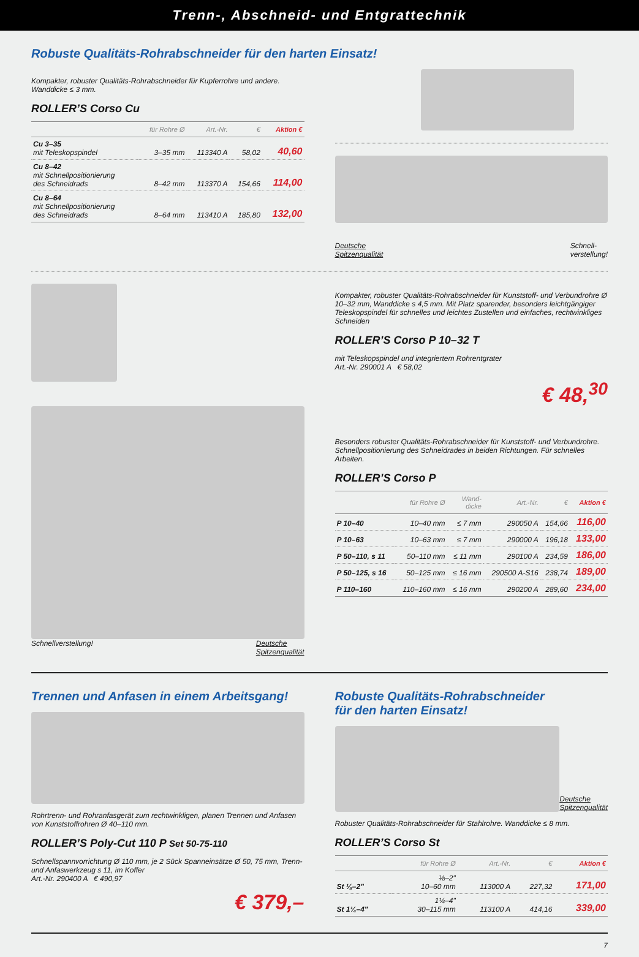Trenn-, Abschneid- und Entgrattechnik
Robuste Qualitäts-Rohrabschneider für den harten Einsatz!
Kompakter, robuster Qualitäts-Rohrabschneider für Kupferrohre und andere.
Wanddicke ≤ 3 mm.
ROLLER’S Corso Cu
| | für Rohre Ø | Art.-Nr. | € | Aktion € |
| --- | --- | --- | --- | --- |
| Cu 3–35 mit Teleskopspindel | 3–35 mm | 113340 A | 58,02 | 40,60 |
| Cu 8–42 mit Schnellpositionierung des Schneidrads | 8–42 mm | 113370 A | 154,66 | 114,00 |
| Cu 8–64 mit Schnellpositionierung des Schneidrads | 8–64 mm | 113410 A | 185,80 | 132,00 |
Deutsche
Spitzenqualität Schnell-
verstellung!
Schnellverstellung! Deutsche
Spitzenqualität
Kompakter, robuster Qualitäts-Rohrabschneider für Kunststoff- und Verbundrohre Ø 10–32 mm, Wanddicke s 4,5 mm. Mit Platz sparender, besonders leichtgängiger Teleskopspindel für schnelles und leichtes Zustellen und einfaches, rechtwinkliges Schneiden
ROLLER’S Corso P 10–32 T
mit Teleskopspindel und integriertem Rohrentgrater
Art.-Nr. 290001 A € 58,02
€ 48,<sup>30</sup>
Besonders robuster Qualitäts-Rohrabschneider für Kunststoff- und Verbundrohre. Schnellpositionierung des Schneidrades in beiden Richtungen. Für schnelles Arbeiten.
ROLLER’S Corso P
| | für Rohre Ø | Wand- dicke | Art.-Nr. | € | Aktion € |
| --- | --- | --- | --- | --- | --- |
| P 10–40 | 10–40 mm | ≤ 7 mm | 290050 A | 154,66 | 116,00 |
| P 10–63 | 10–63 mm | ≤ 7 mm | 290000 A | 196,18 | 133,00 |
| P 50–110, s 11 | 50–110 mm | ≤ 11 mm | 290100 A | 234,59 | 186,00 |
| P 50–125, s 16 | 50–125 mm | ≤ 16 mm | 290500 A-S16 | 238,74 | 189,00 |
| P 110–160 | 110–160 mm | ≤ 16 mm | 290200 A | 289,60 | 234,00 |
Trennen und Anfasen in einem Arbeitsgang!
Rohrtrenn- und Rohranfasgerät zum rechtwinkligen, planen Trennen und Anfasen von Kunststoffrohren Ø 40–110 mm.
ROLLER’S Poly-Cut 110 P Set 50-75-110
Schnellspannvorrichtung Ø 110 mm, je 2 Sück Spanneinsätze Ø 50, 75 mm, Trenn- und Anfaswerkzeug s 11, im Koffer
Art.-Nr. 290400 A € 490,97
€ 379,–
Robuste Qualitäts-Rohrabschneider
für den harten Einsatz!
Deutsche
Spitzenqualität
Robuster Qualitäts-Rohrabschneider für Stahlrohre. Wanddicke ≤ 8 mm.
ROLLER’S Corso St
| | für Rohre Ø | Art.-Nr. | € | Aktion € |
| --- | --- | --- | --- | --- |
| St ⅛–2" | ⅛–2" 10–60 mm | 113000 A | 227,32 | 171,00 |
| St 1¼–4" | 1¼–4" 30–115 mm | 113100 A | 414,16 | 339,00 |
7